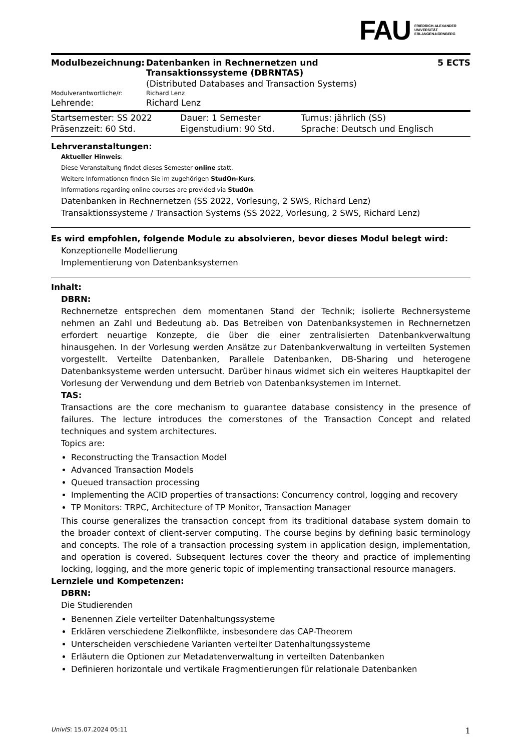FAU FRIEDRICH-ALEXANDER
UNIVERSITÄT
ERLANGEN-NÜRNBERG
| Modulbezeichnung: | Datenbanken in Rechnernetzen und Transaktionssysteme (DBRNTAS) | 5 ECTS |
| | (Distributed Databases and Transaction Systems) | |
| Modulverantwortliche/r: | Richard Lenz | |
| Lehrende: | Richard Lenz | |
| Startsemester: SS 2022 | Dauer: 1 Semester | Turnus: jährlich (SS) |
| Präsenzzeit: 60 Std. | Eigenstudium: 90 Std. | Sprache: Deutsch und Englisch |
Lehrveranstaltungen:
Aktueller Hinweis:
Diese Veranstaltung findet dieses Semester online statt.
Weitere Informationen finden Sie im zugehörigen StudOn-Kurs.
Informations regarding online courses are provided via StudOn.
Datenbanken in Rechnernetzen (SS 2022, Vorlesung, 2 SWS, Richard Lenz)
Transaktionssysteme / Transaction Systems (SS 2022, Vorlesung, 2 SWS, Richard Lenz)
Es wird empfohlen, folgende Module zu absolvieren, bevor dieses Modul belegt wird:
Konzeptionelle Modellierung
Implementierung von Datenbanksystemen
Inhalt:
DBRN:
Rechnernetze entsprechen dem momentanen Stand der Technik; isolierte Rechnersysteme nehmen an Zahl und Bedeutung ab. Das Betreiben von Datenbanksystemen in Rechnernetzen erfordert neuartige Konzepte, die über die einer zentralisierten Datenbankverwaltung hinausgehen. In der Vorlesung werden Ansätze zur Datenbankverwaltung in verteilten Systemen vorgestellt. Verteilte Datenbanken, Parallele Datenbanken, DB-Sharing und heterogene Datenbanksysteme werden untersucht. Darüber hinaus widmet sich ein weiteres Hauptkapitel der Vorlesung der Verwendung und dem Betrieb von Datenbanksystemen im Internet.
TAS:
Transactions are the core mechanism to guarantee database consistency in the presence of failures. The lecture introduces the cornerstones of the Transaction Concept and related techniques and system architectures.
Topics are:
Reconstructing the Transaction Model
Advanced Transaction Models
Queued transaction processing
Implementing the ACID properties of transactions: Concurrency control, logging and recovery
TP Monitors: TRPC, Architecture of TP Monitor, Transaction Manager
This course generalizes the transaction concept from its traditional database system domain to the broader context of client-server computing. The course begins by defining basic terminology and concepts. The role of a transaction processing system in application design, implementation, and operation is covered. Subsequent lectures cover the theory and practice of implementing locking, logging, and the more generic topic of implementing transactional resource managers.
Lernziele und Kompetenzen:
DBRN:
Die Studierenden
Benennen Ziele verteilter Datenhaltungssysteme
Erklären verschiedene Zielkonflikte, insbesondere das CAP-Theorem
Unterscheiden verschiedene Varianten verteilter Datenhaltungssysteme
Erläutern die Optionen zur Metadatenverwaltung in verteilten Datenbanken
Definieren horizontale und vertikale Fragmentierungen für relationale Datenbanken
UnivIS: 15.07.2024 05:11 1